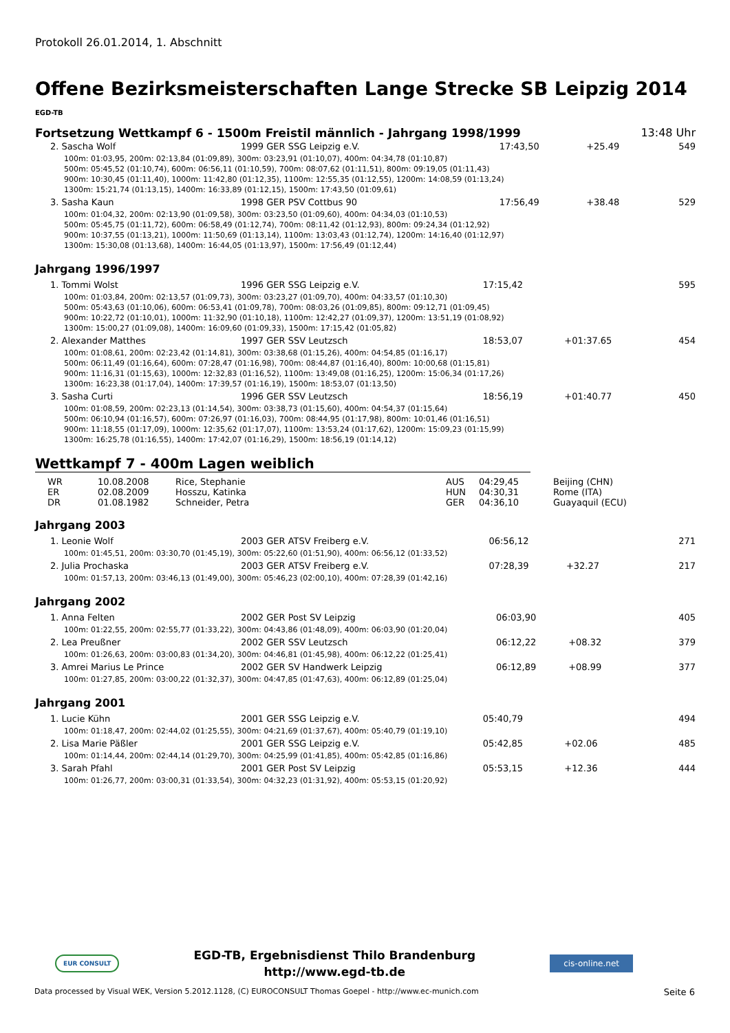Protokoll 26.01.2014, 1. Abschnitt
Offene Bezirksmeisterschaften Lange Strecke SB Leipzig 2014
EGD-TB
Fortsetzung Wettkampf 6 - 1500m Freistil männlich - Jahrgang 1998/1999 13:48 Uhr
| 2. Sascha Wolf | 1999 GER SSG Leipzig e.V. | 17:43,50 | +25.49 | 549 |
| 100m: 01:03,95, 200m: 02:13,84 (01:09,89), 300m: 03:23,91 (01:10,07), 400m: 04:34,78 (01:10,87) 500m: 05:45,52 (01:10,74), 600m: 06:56,11 (01:10,59), 700m: 08:07,62 (01:11,51), 800m: 09:19,05 (01:11,43) 900m: 10:30,45 (01:11,40), 1000m: 11:42,80 (01:12,35), 1100m: 12:55,35 (01:12,55), 1200m: 14:08,59 (01:13,24) 1300m: 15:21,74 (01:13,15), 1400m: 16:33,89 (01:12,15), 1500m: 17:43,50 (01:09,61) | | | | |
| 3. Sasha Kaun | 1998 GER PSV Cottbus 90 | 17:56,49 | +38.48 | 529 |
| 100m: 01:04,32, 200m: 02:13,90 (01:09,58), 300m: 03:23,50 (01:09,60), 400m: 04:34,03 (01:10,53) 500m: 05:45,75 (01:11,72), 600m: 06:58,49 (01:12,74), 700m: 08:11,42 (01:12,93), 800m: 09:24,34 (01:12,92) 900m: 10:37,55 (01:13,21), 1000m: 11:50,69 (01:13,14), 1100m: 13:03,43 (01:12,74), 1200m: 14:16,40 (01:12,97) 1300m: 15:30,08 (01:13,68), 1400m: 16:44,05 (01:13,97), 1500m: 17:56,49 (01:12,44) | | | | |
Jahrgang 1996/1997
| 1. Tommi Wolst | 1996 GER SSG Leipzig e.V. | 17:15,42 | | 595 |
| 100m: 01:03,84, 200m: 02:13,57 (01:09,73), 300m: 03:23,27 (01:09,70), 400m: 04:33,57 (01:10,30) 500m: 05:43,63 (01:10,06), 600m: 06:53,41 (01:09,78), 700m: 08:03,26 (01:09,85), 800m: 09:12,71 (01:09,45) 900m: 10:22,72 (01:10,01), 1000m: 11:32,90 (01:10,18), 1100m: 12:42,27 (01:09,37), 1200m: 13:51,19 (01:08,92) 1300m: 15:00,27 (01:09,08), 1400m: 16:09,60 (01:09,33), 1500m: 17:15,42 (01:05,82) | | | | |
| 2. Alexander Matthes | 1997 GER SSV Leutzsch | 18:53,07 | +01:37.65 | 454 |
| 100m: 01:08,61, 200m: 02:23,42 (01:14,81), 300m: 03:38,68 (01:15,26), 400m: 04:54,85 (01:16,17) 500m: 06:11,49 (01:16,64), 600m: 07:28,47 (01:16,98), 700m: 08:44,87 (01:16,40), 800m: 10:00,68 (01:15,81) 900m: 11:16,31 (01:15,63), 1000m: 12:32,83 (01:16,52), 1100m: 13:49,08 (01:16,25), 1200m: 15:06,34 (01:17,26) 1300m: 16:23,38 (01:17,04), 1400m: 17:39,57 (01:16,19), 1500m: 18:53,07 (01:13,50) | | | | |
| 3. Sasha Curti | 1996 GER SSV Leutzsch | 18:56,19 | +01:40.77 | 450 |
| 100m: 01:08,59, 200m: 02:23,13 (01:14,54), 300m: 03:38,73 (01:15,60), 400m: 04:54,37 (01:15,64) 500m: 06:10,94 (01:16,57), 600m: 07:26,97 (01:16,03), 700m: 08:44,95 (01:17,98), 800m: 10:01,46 (01:16,51) 900m: 11:18,55 (01:17,09), 1000m: 12:35,62 (01:17,07), 1100m: 13:53,24 (01:17,62), 1200m: 15:09,23 (01:15,99) 1300m: 16:25,78 (01:16,55), 1400m: 17:42,07 (01:16,29), 1500m: 18:56,19 (01:14,12) | | | | |
Wettkampf 7 - 400m Lagen weiblich
| WR | 10.08.2008 | Rice, Stephanie | AUS | 04:29,45 | Beijing (CHN) |
| ER | 02.08.2009 | Hosszu, Katinka | HUN | 04:30,31 | Rome (ITA) |
| DR | 01.08.1982 | Schneider, Petra | GER | 04:36,10 | Guayaquil (ECU) |
Jahrgang 2003
| 1. Leonie Wolf | 2003 GER ATSV Freiberg e.V. | 06:56,12 | | 271 |
| 100m: 01:45,51, 200m: 03:30,70 (01:45,19), 300m: 05:22,60 (01:51,90), 400m: 06:56,12 (01:33,52) | | | | |
| 2. Julia Prochaska | 2003 GER ATSV Freiberg e.V. | 07:28,39 | +32.27 | 217 |
| 100m: 01:57,13, 200m: 03:46,13 (01:49,00), 300m: 05:46,23 (02:00,10), 400m: 07:28,39 (01:42,16) | | | | |
Jahrgang 2002
| 1. Anna Felten | 2002 GER Post SV Leipzig | 06:03,90 | | 405 |
| 100m: 01:22,55, 200m: 02:55,77 (01:33,22), 300m: 04:43,86 (01:48,09), 400m: 06:03,90 (01:20,04) | | | | |
| 2. Lea Preußner | 2002 GER SSV Leutzsch | 06:12,22 | +08.32 | 379 |
| 100m: 01:26,63, 200m: 03:00,83 (01:34,20), 300m: 04:46,81 (01:45,98), 400m: 06:12,22 (01:25,41) | | | | |
| 3. Amrei Marius Le Prince | 2002 GER SV Handwerk Leipzig | 06:12,89 | +08.99 | 377 |
| 100m: 01:27,85, 200m: 03:00,22 (01:32,37), 300m: 04:47,85 (01:47,63), 400m: 06:12,89 (01:25,04) | | | | |
Jahrgang 2001
| 1. Lucie Kühn | 2001 GER SSG Leipzig e.V. | 05:40,79 | | 494 |
| 100m: 01:18,47, 200m: 02:44,02 (01:25,55), 300m: 04:21,69 (01:37,67), 400m: 05:40,79 (01:19,10) | | | | |
| 2. Lisa Marie Päßler | 2001 GER SSG Leipzig e.V. | 05:42,85 | +02.06 | 485 |
| 100m: 01:14,44, 200m: 02:44,14 (01:29,70), 300m: 04:25,99 (01:41,85), 400m: 05:42,85 (01:16,86) | | | | |
| 3. Sarah Pfahl | 2001 GER Post SV Leipzig | 05:53,15 | +12.36 | 444 |
| 100m: 01:26,77, 200m: 03:00,31 (01:33,54), 300m: 04:32,23 (01:31,92), 400m: 05:53,15 (01:20,92) | | | | |
EUR CONSULT
EGD-TB, Ergebnisdienst Thilo Brandenburg
http://www.egd-tb.de
cis-online.net
Data processed by Visual WEK, Version 5.2012.1128, (C) EUROCONSULT Thomas Goepel - http://www.ec-munich.com Seite 6